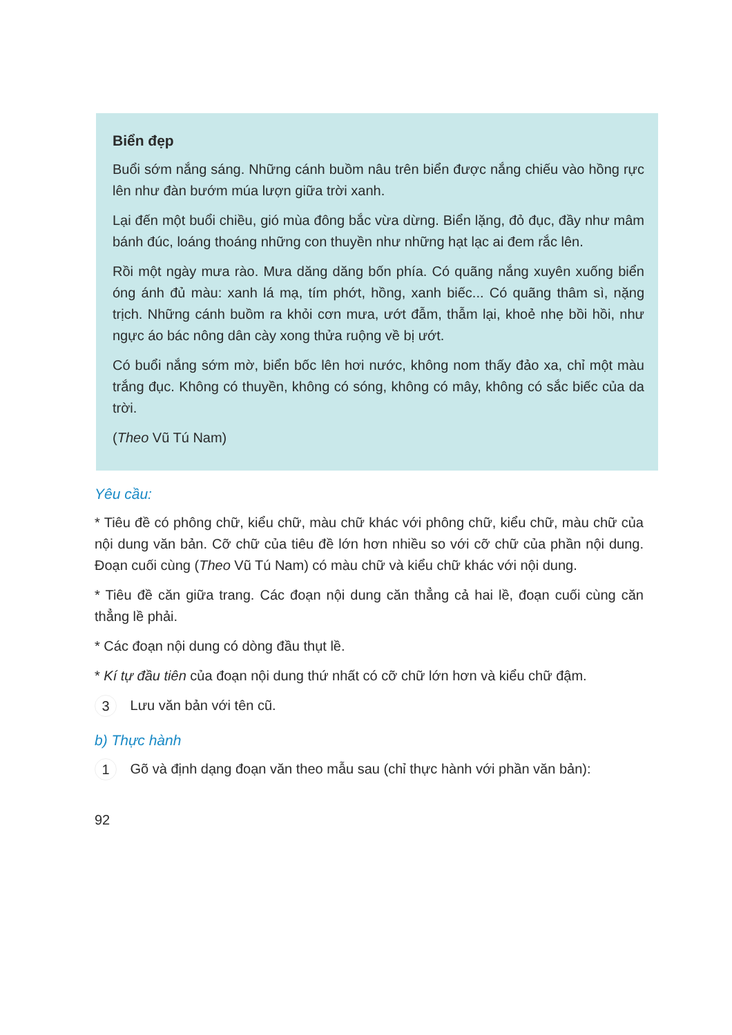Biển đẹp
Buổi sớm nắng sáng. Những cánh buồm nâu trên biển được nắng chiếu vào hồng rực lên như đàn bướm múa lượn giữa trời xanh.
Lại đến một buổi chiều, gió mùa đông bắc vừa dừng. Biển lặng, đỏ đục, đầy như mâm bánh đúc, loáng thoáng những con thuyền như những hạt lạc ai đem rắc lên.
Rồi một ngày mưa rào. Mưa dăng dăng bốn phía. Có quãng nắng xuyên xuống biển óng ánh đủ màu: xanh lá mạ, tím phớt, hồng, xanh biếc... Có quãng thâm sì, nặng trịch. Những cánh buồm ra khỏi cơn mưa, ướt đẫm, thẫm lại, khoẻ nhẹ bồi hồi, như ngực áo bác nông dân cày xong thửa ruộng về bị ướt.
Có buổi nắng sớm mờ, biển bốc lên hơi nước, không nom thấy đảo xa, chỉ một màu trắng đục. Không có thuyền, không có sóng, không có mây, không có sắc biếc của da trời.
(Theo Vũ Tú Nam)
Yêu cầu:
* Tiêu đề có phông chữ, kiểu chữ, màu chữ khác với phông chữ, kiểu chữ, màu chữ của nội dung văn bản. Cỡ chữ của tiêu đề lớn hơn nhiều so với cỡ chữ của phần nội dung. Đoạn cuối cùng (Theo Vũ Tú Nam) có màu chữ và kiểu chữ khác với nội dung.
* Tiêu đề căn giữa trang. Các đoạn nội dung căn thẳng cả hai lề, đoạn cuối cùng căn thẳng lề phải.
* Các đoạn nội dung có dòng đầu thụt lề.
* Kí tự đầu tiên của đoạn nội dung thứ nhất có cỡ chữ lớn hơn và kiểu chữ đậm.
3 Lưu văn bản với tên cũ.
b) Thực hành
1 Gõ và định dạng đoạn văn theo mẫu sau (chỉ thực hành với phần văn bản):
92